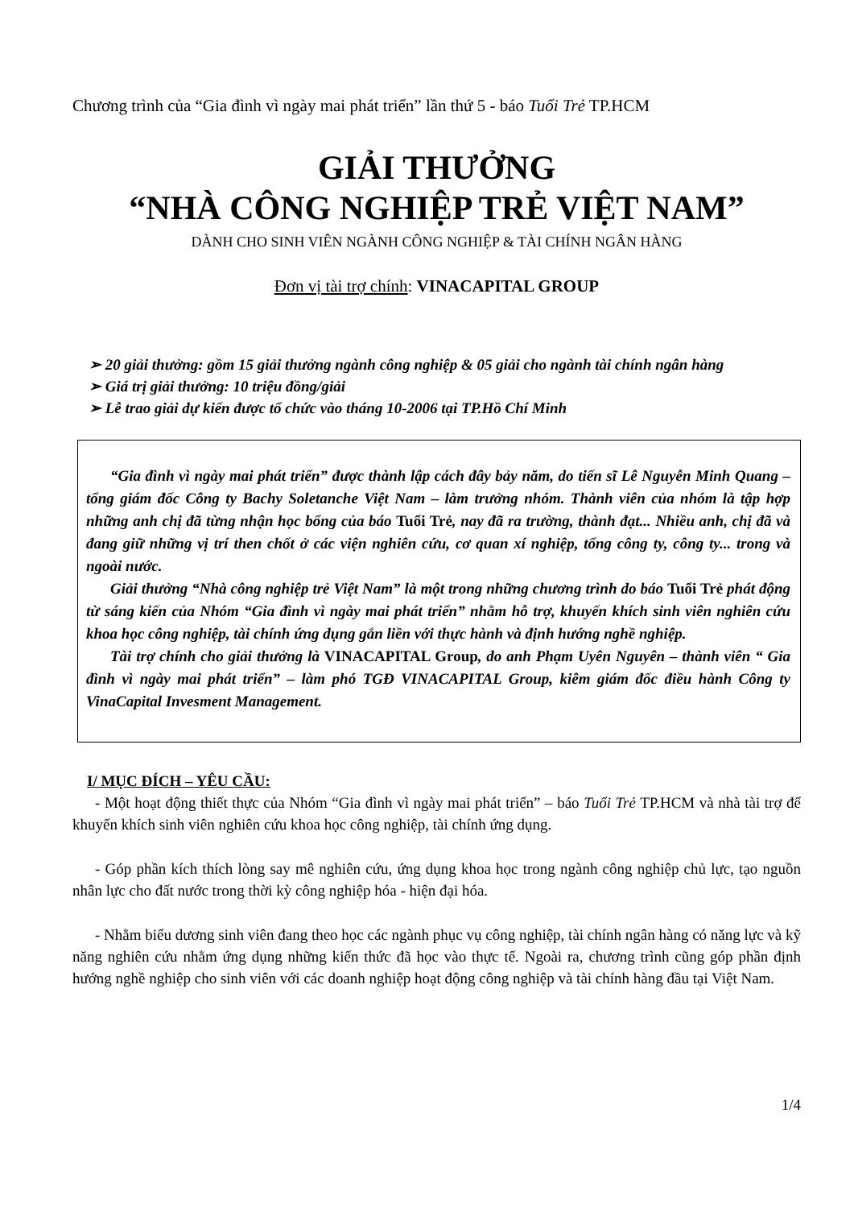Chương trình của “Gia đình vì ngày mai phát triển” lần thứ 5 - báo Tuổi Trẻ TP.HCM
GIẢI THƯỞNG
“NHÀ CÔNG NGHIỆP TRẺ VIỆT NAM”
DÀNH CHO SINH VIÊN NGÀNH CÔNG NGHIỆP & TÀI CHÍNH NGÂN HÀNG
Đơn vị tài trợ chính: VINACAPITAL GROUP
➢ 20 giải thưởng: gồm 15 giải thưởng ngành công nghiệp & 05 giải cho ngành tài chính ngân hàng
➢ Giá trị giải thưởng: 10 triệu đồng/giải
➢ Lễ trao giải dự kiến được tổ chức vào tháng 10-2006 tại TP.Hồ Chí Minh
“Gia đình vì ngày mai phát triển” được thành lập cách đây bảy năm, do tiến sĩ Lê Nguyễn Minh Quang – tổng giám đốc Công ty Bachy Soletanche Việt Nam – làm trưởng nhóm. Thành viên của nhóm là tập hợp những anh chị đã từng nhận học bổng của báo Tuổi Trẻ, nay đã ra trường, thành đạt... Nhiều anh, chị đã và đang giữ những vị trí then chốt ở các viện nghiên cứu, cơ quan xí nghiệp, tổng công ty, công ty... trong và ngoài nước.
Giải thưởng “Nhà công nghiệp trẻ Việt Nam” là một trong những chương trình do báo Tuổi Trẻ phát động từ sáng kiến của Nhóm “Gia đình vì ngày mai phát triển” nhằm hỗ trợ, khuyến khích sinh viên nghiên cứu khoa học công nghiệp, tài chính ứng dụng gắn liền với thực hành và định hướng nghề nghiệp.
Tài trợ chính cho giải thưởng là VINACAPITAL Group, do anh Phạm Uyên Nguyên – thành viên “ Gia đình vì ngày mai phát triển” – làm phó TGĐ VINACAPITAL Group, kiêm giám đốc điều hành Công ty VinaCapital Invesment Management.
I/ MỤC ĐÍCH – YÊU CẦU:
- Một hoạt động thiết thực của Nhóm “Gia đình vì ngày mai phát triển” – báo Tuổi Trẻ TP.HCM và nhà tài trợ để khuyến khích sinh viên nghiên cứu khoa học công nghiệp, tài chính ứng dụng.
- Góp phần kích thích lòng say mê nghiên cứu, ứng dụng khoa học trong ngành công nghiệp chủ lực, tạo nguồn nhân lực cho đất nước trong thời kỳ công nghiệp hóa - hiện đại hóa.
- Nhằm biểu dương sinh viên đang theo học các ngành phục vụ công nghiệp, tài chính ngân hàng có năng lực và kỹ năng nghiên cứu nhằm ứng dụng những kiến thức đã học vào thực tế. Ngoài ra, chương trình cũng góp phần định hướng nghề nghiệp cho sinh viên với các doanh nghiệp hoạt động công nghiệp và tài chính hàng đầu tại Việt Nam.
1/4